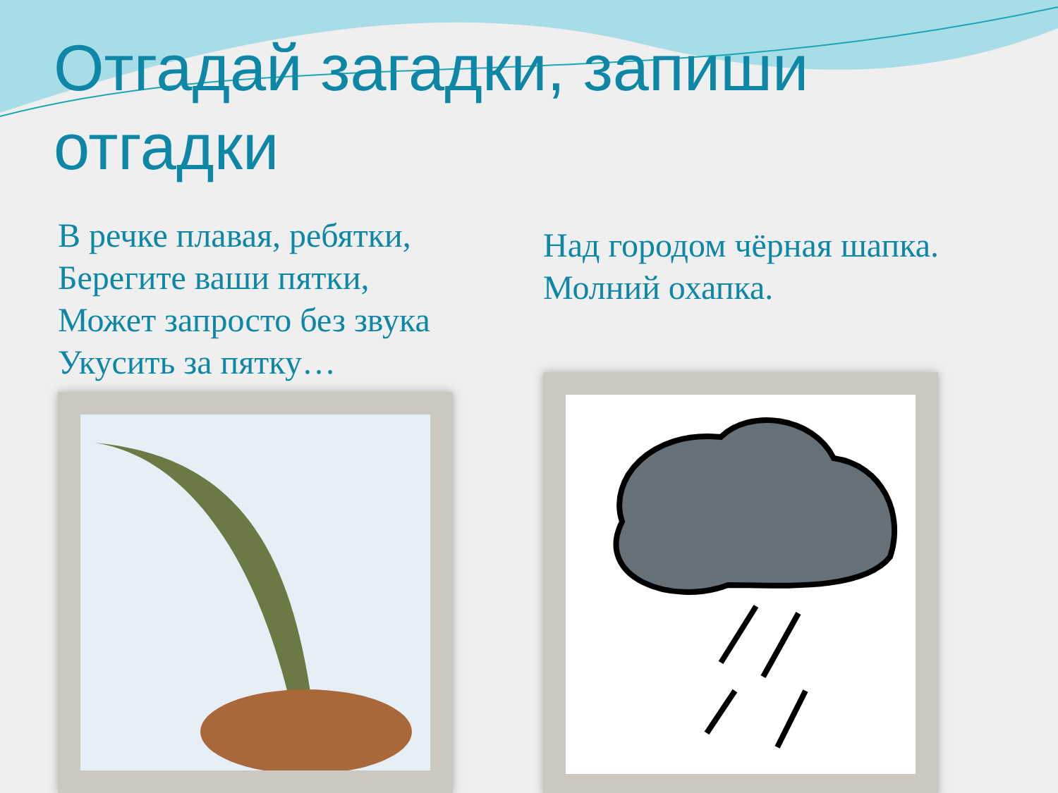Отгадай загадки, запиши отгадки
В речке плавая, ребятки,
Берегите ваши пятки,
Может запросто без звука
Укусить за пятку…
Над городом чёрная шапка.
Молний охапка.